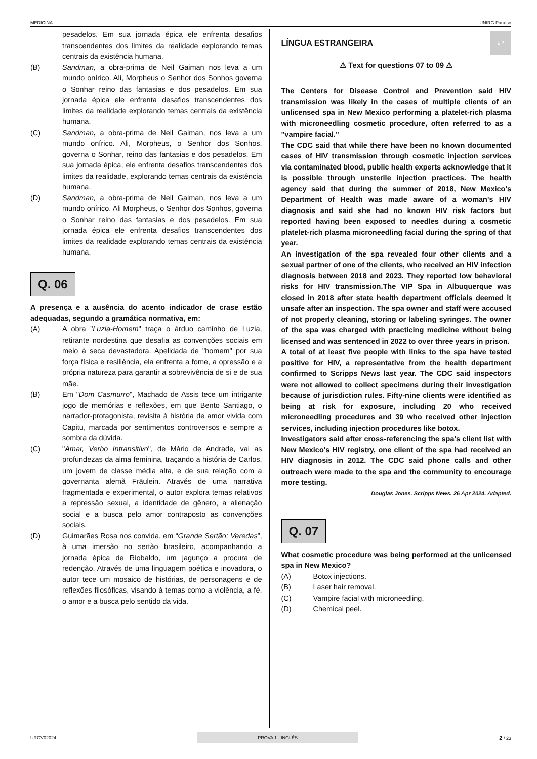MEDICINA UNIRG Paraíso
pesadelos. Em sua jornada épica ele enfrenta desafios transcendentes dos limites da realidade explorando temas centrais da existência humana.
(B) Sandman, a obra-prima de Neil Gaiman nos leva a um mundo onírico. Ali, Morpheus o Senhor dos Sonhos governa o Sonhar reino das fantasias e dos pesadelos. Em sua jornada épica ele enfrenta desafios transcendentes dos limites da realidade explorando temas centrais da existência humana.
(C) Sandman, a obra-prima de Neil Gaiman, nos leva a um mundo onírico. Ali, Morpheus, o Senhor dos Sonhos, governa o Sonhar, reino das fantasias e dos pesadelos. Em sua jornada épica, ele enfrenta desafios transcendentes dos limites da realidade, explorando temas centrais da existência humana.
(D) Sandman, a obra-prima de Neil Gaiman, nos leva a um mundo onírico. Ali Morpheus, o Senhor dos Sonhos, governa o Sonhar reino das fantasias e dos pesadelos. Em sua jornada épica ele enfrenta desafios transcendentes dos limites da realidade explorando temas centrais da existência humana.
Q. 06
A presença e a ausência do acento indicador de crase estão adequadas, segundo a gramática normativa, em:
(A) A obra "Luzia-Homem" traça o árduo caminho de Luzia, retirante nordestina que desafia as convenções sociais em meio à seca devastadora. Apelidada de "homem" por sua força física e resiliência, ela enfrenta a fome, a opressão e a própria natureza para garantir a sobrevivência de si e de sua mãe.
(B) Em "Dom Casmurro", Machado de Assis tece um intrigante jogo de memórias e reflexões, em que Bento Santiago, o narrador-protagonista, revisita à história de amor vivida com Capitu, marcada por sentimentos controversos e sempre a sombra da dúvida.
(C) "Amar, Verbo Intransitivo", de Mário de Andrade, vai as profundezas da alma feminina, traçando a história de Carlos, um jovem de classe média alta, e de sua relação com a governanta alemã Fräulein. Através de uma narrativa fragmentada e experimental, o autor explora temas relativos a repressão sexual, a identidade de gênero, a alienação social e a busca pelo amor contraposto as convenções sociais.
(D) Guimarães Rosa nos convida, em “Grande Sertão: Veredas”, à uma imersão no sertão brasileiro, acompanhando a jornada épica de Riobaldo, um jagunço a procura de redenção. Através de uma linguagem poética e inovadora, o autor tece um mosaico de histórias, de personagens e de reflexões filosóficas, visando à temas como a violência, a fé, o amor e a busca pelo sentido da vida.
LÍNGUA ESTRANGEIRA ¿ ?
⚠ Text for questions 07 to 09 ⚠
The Centers for Disease Control and Prevention said HIV transmission was likely in the cases of multiple clients of an unlicensed spa in New Mexico performing a platelet-rich plasma with microneedling cosmetic procedure, often referred to as a "vampire facial."
The CDC said that while there have been no known documented cases of HIV transmission through cosmetic injection services via contaminated blood, public health experts acknowledge that it is possible through unsterile injection practices. The health agency said that during the summer of 2018, New Mexico's Department of Health was made aware of a woman's HIV diagnosis and said she had no known HIV risk factors but reported having been exposed to needles during a cosmetic platelet-rich plasma microneedling facial during the spring of that year.
An investigation of the spa revealed four other clients and a sexual partner of one of the clients, who received an HIV infection diagnosis between 2018 and 2023. They reported low behavioral risks for HIV transmission.The VIP Spa in Albuquerque was closed in 2018 after state health department officials deemed it unsafe after an inspection. The spa owner and staff were accused of not properly cleaning, storing or labeling syringes. The owner of the spa was charged with practicing medicine without being licensed and was sentenced in 2022 to over three years in prison.
A total of at least five people with links to the spa have tested positive for HIV, a representative from the health department confirmed to Scripps News last year. The CDC said inspectors were not allowed to collect specimens during their investigation because of jurisdiction rules. Fifty-nine clients were identified as being at risk for exposure, including 20 who received microneedling procedures and 39 who received other injection services, including injection procedures like botox.
Investigators said after cross-referencing the spa's client list with New Mexico's HIV registry, one client of the spa had received an HIV diagnosis in 2012. The CDC said phone calls and other outreach were made to the spa and the community to encourage more testing.
Douglas Jones. Scripps News. 26 Apr 2024. Adapted.
Q. 07
What cosmetic procedure was being performed at the unlicensed spa in New Mexico?
(A) Botox injections.
(B) Laser hair removal.
(C) Vampire facial with microneedling.
(D) Chemical peel.
URGV02024 PROVA 1 - INGLÊS 2 / 23